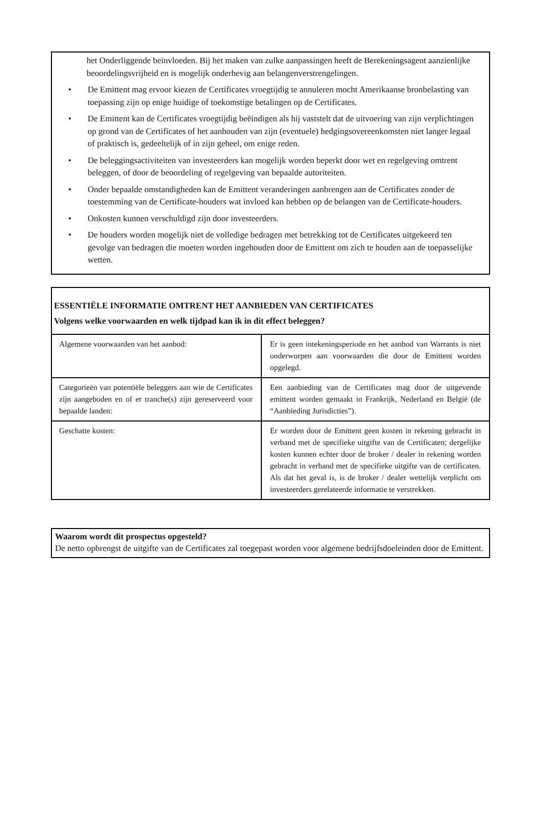het Onderliggende beïnvloeden. Bij het maken van zulke aanpassingen heeft de Berekeningsagent aanzienlijke beoordelingsvrijheid en is mogelijk onderhevig aan belangenverstrengelingen.
• De Emittent mag ervoor kiezen de Certificates vroegtijdig te annuleren mocht Amerikaanse bronbelasting van toepassing zijn op enige huidige of toekomstige betalingen op de Certificates.
• De Emittent kan de Certificates vroegtijdig beëindigen als hij vaststelt dat de uitvoering van zijn verplichtingen op grond van de Certificates of het aanhouden van zijn (eventuele) hedgingsovereenkomsten niet langer legaal of praktisch is, gedeeltelijk of in zijn geheel, om enige reden.
• De beleggingsactiviteiten van investeerders kan mogelijk worden beperkt door wet en regelgeving omtrent beleggen, of door de beoordeling of regelgeving van bepaalde autoriteiten.
• Onder bepaalde omstandigheden kan de Emittent veranderingen aanbrengen aan de Certificates zonder de toestemming van de Certificate-houders wat invloed kan hebben op de belangen van de Certificate-houders.
• Onkosten kunnen verschuldigd zijn door investeerders.
• De houders worden mogelijk niet de volledige bedragen met betrekking tot de Certificates uitgekeerd ten gevolge van bedragen die moeten worden ingehouden door de Emittent om zich te houden aan de toepasselijke wetten.
ESSENTIËLE INFORMATIE OMTRENT HET AANBIEDEN VAN CERTIFICATES
Volgens welke voorwaarden en welk tijdpad kan ik in dit effect beleggen?
| Algemene voorwaarden van het aanbod: | Er is geen intekeningsperiode en het aanbod van Warrants is niet onderworpen aan voorwaarden die door de Emittent worden opgelegd. |
| Categorieën van potentiële beleggers aan wie de Certificates zijn aangeboden en of er tranche(s) zijn gereserveerd voor bepaalde landen: | Een aanbieding van de Certificates mag door de uitgevende emittent worden gemaakt in Frankrijk, Nederland en België (de “Aanbieding Jurisdicties”). |
| Geschatte kosten: | Er worden door de Emittent geen kosten in rekening gebracht in verband met de specifieke uitgifte van de Certificaten; dergelijke kosten kunnen echter door de broker / dealer in rekening worden gebracht in verband met de specifieke uitgifte van de certificaten. Als dat het geval is, is de broker / dealer wettelijk verplicht om investeerders gerelateerde informatie te verstrekken. |
Waarom wordt dit prospectus opgesteld?
De netto opbrengst de uitgifte van de Certificates zal toegepast worden voor algemene bedrijfsdoeleinden door de Emittent.